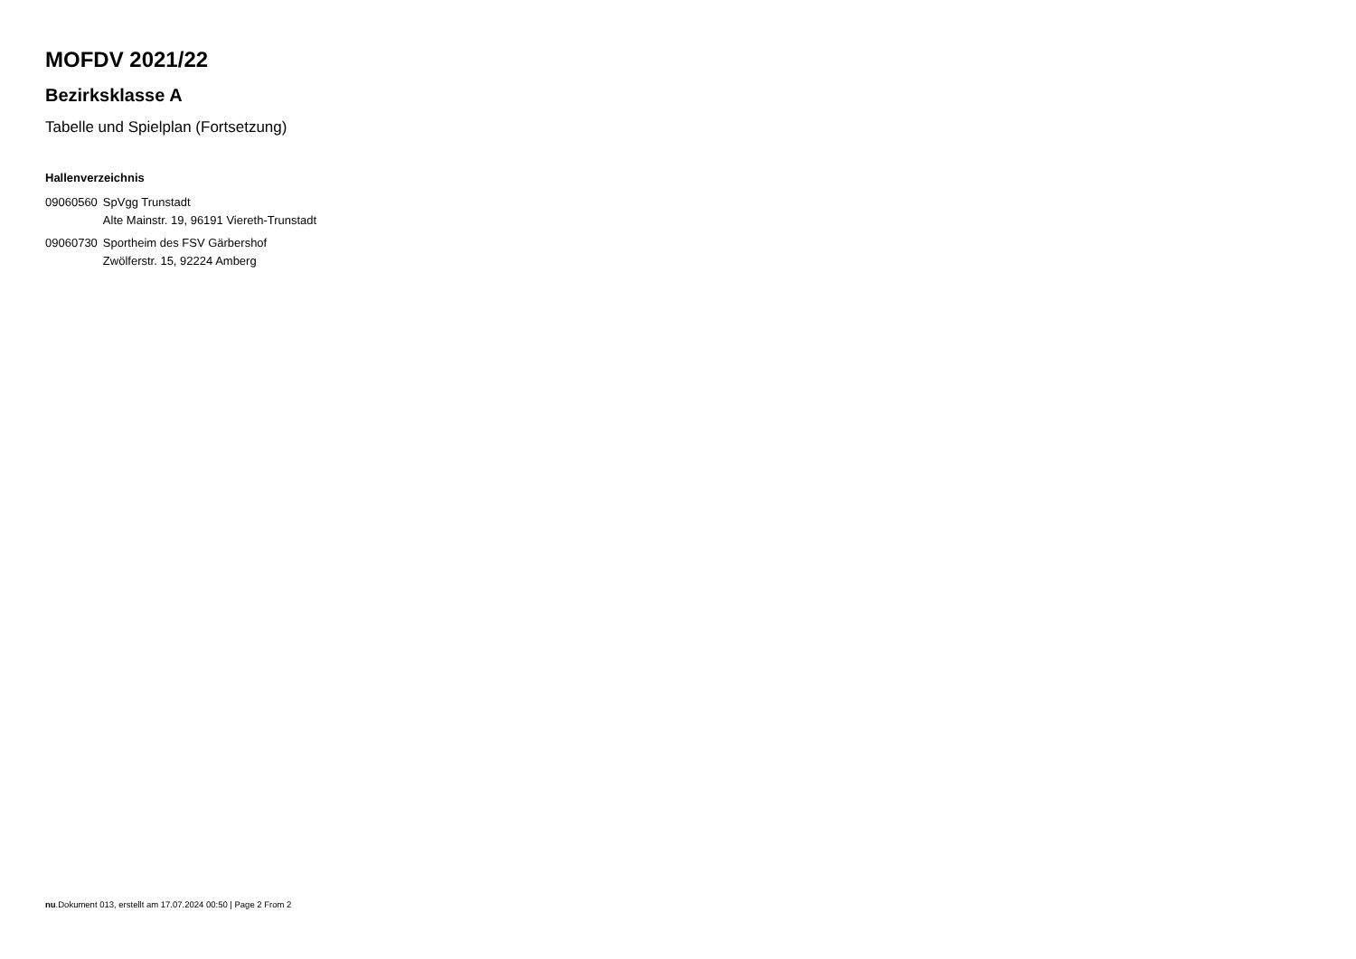MOFDV 2021/22
Bezirksklasse A
Tabelle und Spielplan (Fortsetzung)
Hallenverzeichnis
| 09060560 | SpVgg Trunstadt Alte Mainstr. 19, 96191 Viereth-Trunstadt |
| 09060730 | Sportheim des FSV Gärbershof Zwölferstr. 15, 92224 Amberg |
nu.Dokument 013, erstellt am 17.07.2024 00:50 | Page 2 From 2